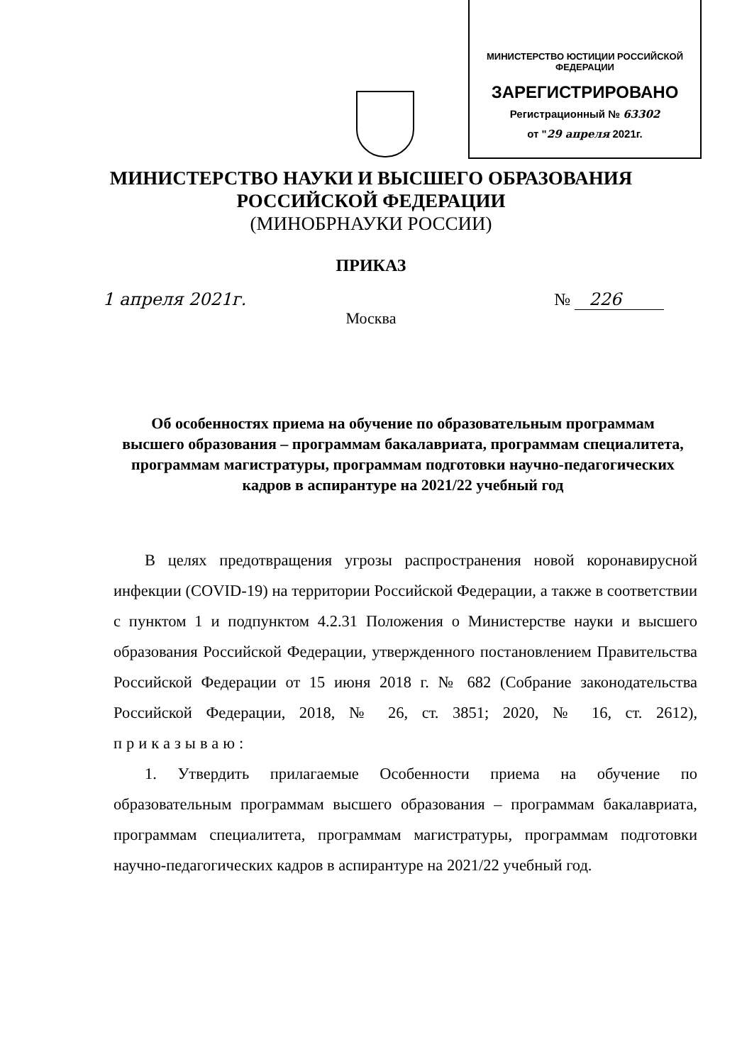МИНИСТЕРСТВО ЮСТИЦИИ РОССИЙСКОЙ ФЕДЕРАЦИИ
ЗАРЕГИСТРИРОВАНО
Регистрационный № 63302
от "29 апреля 2021г.
МИНИСТЕРСТВО НАУКИ И ВЫСШЕГО ОБРАЗОВАНИЯ
РОССИЙСКОЙ ФЕДЕРАЦИИ
(МИНОБРНАУКИ РОССИИ)
ПРИКАЗ
1 апреля 2021г. № 226
Москва
Об особенностях приема на обучение по образовательным программам высшего образования – программам бакалавриата, программам специалитета, программам магистратуры, программам подготовки научно-педагогических кадров в аспирантуре на 2021/22 учебный год
В целях предотвращения угрозы распространения новой коронавирусной инфекции (COVID-19) на территории Российской Федерации, а также в соответствии с пунктом 1 и подпунктом 4.2.31 Положения о Министерстве науки и высшего образования Российской Федерации, утвержденного постановлением Правительства Российской Федерации от 15 июня 2018 г. № 682 (Собрание законодательства Российской Федерации, 2018, № 26, ст. 3851; 2020, № 16, ст. 2612), приказываю:
1. Утвердить прилагаемые Особенности приема на обучение по образовательным программам высшего образования – программам бакалавриата, программам специалитета, программам магистратуры, программам подготовки научно-педагогических кадров в аспирантуре на 2021/22 учебный год.